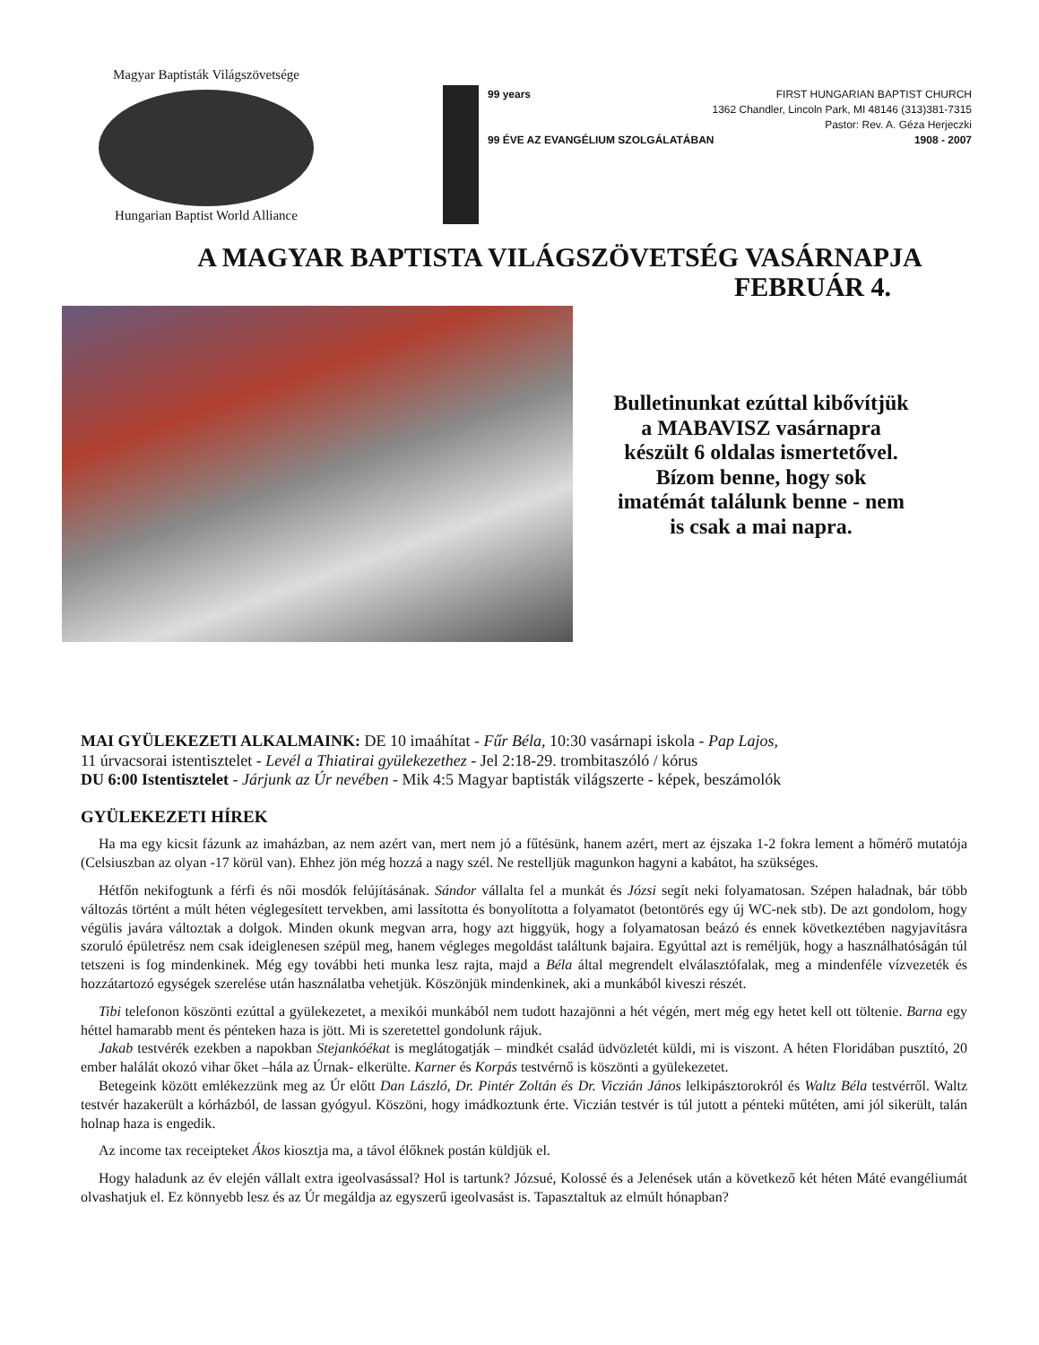Magyar Baptisták Világszövetsége
Hungarian Baptist World Alliance
99 years FIRST HUNGARIAN BAPTIST CHURCH
1362 Chandler, Lincoln Park, MI 48146 (313)381-7315
Pastor: Rev. A. Géza Herjeczki
99 ÉVE AZ EVANGÉLIUM SZOLGÁLATÁBAN 1908 - 2007
A MAGYAR BAPTISTA VILÁGSZÖVETSÉG VASÁRNAPJA
FEBRUÁR 4.
Bulletinunkat ezúttal kibővítjük a MABAVISZ vasárnapra készült 6 oldalas ismertetővel. Bízom benne, hogy sok imatémát találunk benne - nem is csak a mai napra.
MAI GYÜLEKEZETI ALKALMAINK: DE 10 imaáhítat - Fűr Béla, 10:30 vasárnapi iskola - Pap Lajos,
11 úrvacsorai istentisztelet - Levél a Thiatirai gyülekezethez - Jel 2:18-29. trombitaszóló / kórus
DU 6:00 Istentisztelet - Járjunk az Úr nevében - Mik 4:5 Magyar baptisták világszerte - képek, beszámolók
GYÜLEKEZETI HÍREK
Ha ma egy kicsit fázunk az imaházban, az nem azért van, mert nem jó a fűtésünk, hanem azért, mert az éjszaka 1-2 fokra lement a hőmérő mutatója (Celsiuszban az olyan -17 körül van). Ehhez jön még hozzá a nagy szél. Ne restelljük magunkon hagyni a kabátot, ha szükséges.
Hétfőn nekifogtunk a férfi és női mosdók felújításának. Sándor vállalta fel a munkát és Józsi segít neki folyamatosan. Szépen haladnak, bár több változás történt a múlt héten véglegesített tervekben, ami lassította és bonyolította a folyamatot (betontörés egy új WC-nek stb). De azt gondolom, hogy végülis javára változtak a dolgok. Minden okunk megvan arra, hogy azt higgyük, hogy a folyamatosan beázó és ennek következtében nagyjavításra szoruló épületrész nem csak ideiglenesen szépül meg, hanem végleges megoldást találtunk bajaira. Egyúttal azt is reméljük, hogy a használhatóságán túl tetszeni is fog mindenkinek. Még egy további heti munka lesz rajta, majd a Béla által megrendelt elválasztófalak, meg a mindenféle vízvezeték és hozzátartozó egységek szerelése után használatba vehetjük. Köszönjük mindenkinek, aki a munkából kiveszi részét.
Tibi telefonon köszönti ezúttal a gyülekezetet, a mexikói munkából nem tudott hazajönni a hét végén, mert még egy hetet kell ott töltenie. Barna egy héttel hamarabb ment és pénteken haza is jött. Mi is szeretettel gondolunk rájuk.
Jakab testvérék ezekben a napokban Stejankóékat is meglátogatják – mindkét család üdvözletét küldi, mi is viszont. A héten Floridában pusztító, 20 ember halálát okozó vihar őket –hála az Úrnak- elkerülte. Karner és Korpás testvérnő is köszönti a gyülekezetet.
Betegeink között emlékezzünk meg az Úr előtt Dan László, Dr. Pintér Zoltán és Dr. Viczián János lelkipásztorokról és Waltz Béla testvérről. Waltz testvér hazakerült a kórházból, de lassan gyógyul. Köszöni, hogy imádkoztunk érte. Viczián testvér is túl jutott a pénteki műtéten, ami jól sikerült, talán holnap haza is engedik.
Az income tax receipteket Ákos kiosztja ma, a távol élőknek postán küldjük el.
Hogy haladunk az év elején vállalt extra igeolvasással? Hol is tartunk? Józsué, Kolossé és a Jelenések után a következő két héten Máté evangéliumát olvashatjuk el. Ez könnyebb lesz és az Úr megáldja az egyszerű igeolvasást is. Tapasztaltuk az elmúlt hónapban?